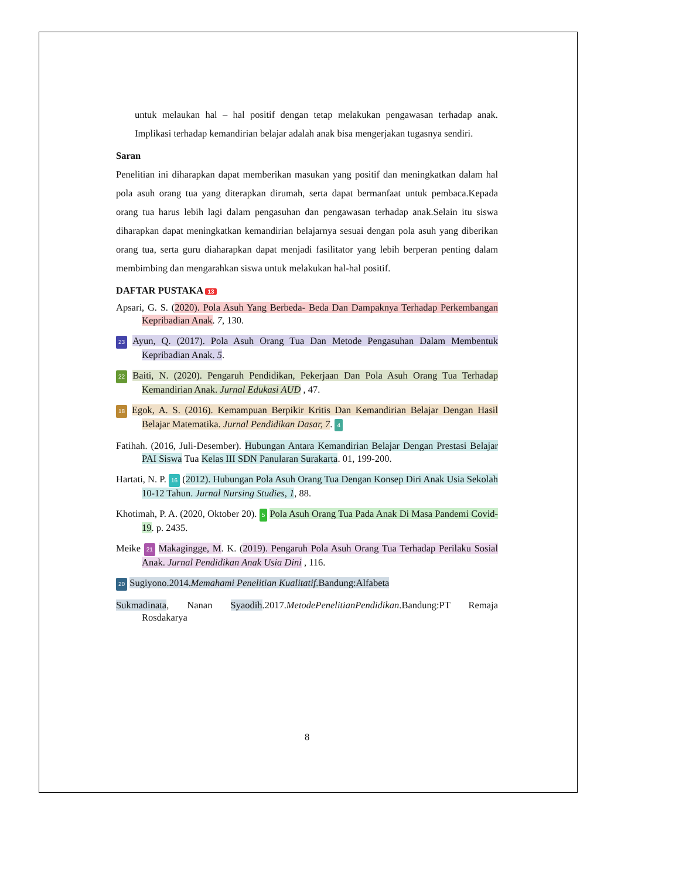untuk melaukan hal – hal positif dengan tetap melakukan pengawasan terhadap anak. Implikasi terhadap kemandirian belajar adalah anak bisa mengerjakan tugasnya sendiri.
Saran
Penelitian ini diharapkan dapat memberikan masukan yang positif dan meningkatkan dalam hal pola asuh orang tua yang diterapkan dirumah, serta dapat bermanfaat untuk pembaca.Kepada orang tua harus lebih lagi dalam pengasuhan dan pengawasan terhadap anak.Selain itu siswa diharapkan dapat meningkatkan kemandirian belajarnya sesuai dengan pola asuh yang diberikan orang tua, serta guru diaharapkan dapat menjadi fasilitator yang lebih berperan penting dalam membimbing dan mengarahkan siswa untuk melakukan hal-hal positif.
DAFTAR PUSTAKA 13
Apsari, G. S. (2020). Pola Asuh Yang Berbeda- Beda Dan Dampaknya Terhadap Perkembangan Kepribadian Anak. 7, 130.
23 Ayun, Q. (2017). Pola Asuh Orang Tua Dan Metode Pengasuhan Dalam Membentuk Kepribadian Anak. 5.
22 Baiti, N. (2020). Pengaruh Pendidikan, Pekerjaan Dan Pola Asuh Orang Tua Terhadap Kemandirian Anak. Jurnal Edukasi AUD , 47.
18 Egok, A. S. (2016). Kemampuan Berpikir Kritis Dan Kemandirian Belajar Dengan Hasil Belajar Matematika. Jurnal Pendidikan Dasar, 7. 4
Fatihah. (2016, Juli-Desember). Hubungan Antara Kemandirian Belajar Dengan Prestasi Belajar PAI Siswa Tua Kelas III SDN Panularan Surakarta. 01, 199-200.
Hartati, N. P. 16 (2012). Hubungan Pola Asuh Orang Tua Dengan Konsep Diri Anak Usia Sekolah 10-12 Tahun. Jurnal Nursing Studies, 1, 88.
Khotimah, P. A. (2020, Oktober 20). 5 Pola Asuh Orang Tua Pada Anak Di Masa Pandemi Covid-19. p. 2435.
Meike 21 Makagingge, M. K. (2019). Pengaruh Pola Asuh Orang Tua Terhadap Perilaku Sosial Anak. Jurnal Pendidikan Anak Usia Dini , 116.
20 Sugiyono.2014.Memahami Penelitian Kualitatif.Bandung:Alfabeta
Sukmadinata, Nanan Syaodih.2017.MetodePenelitianPendidikan.Bandung:PT Remaja Rosdakarya
8